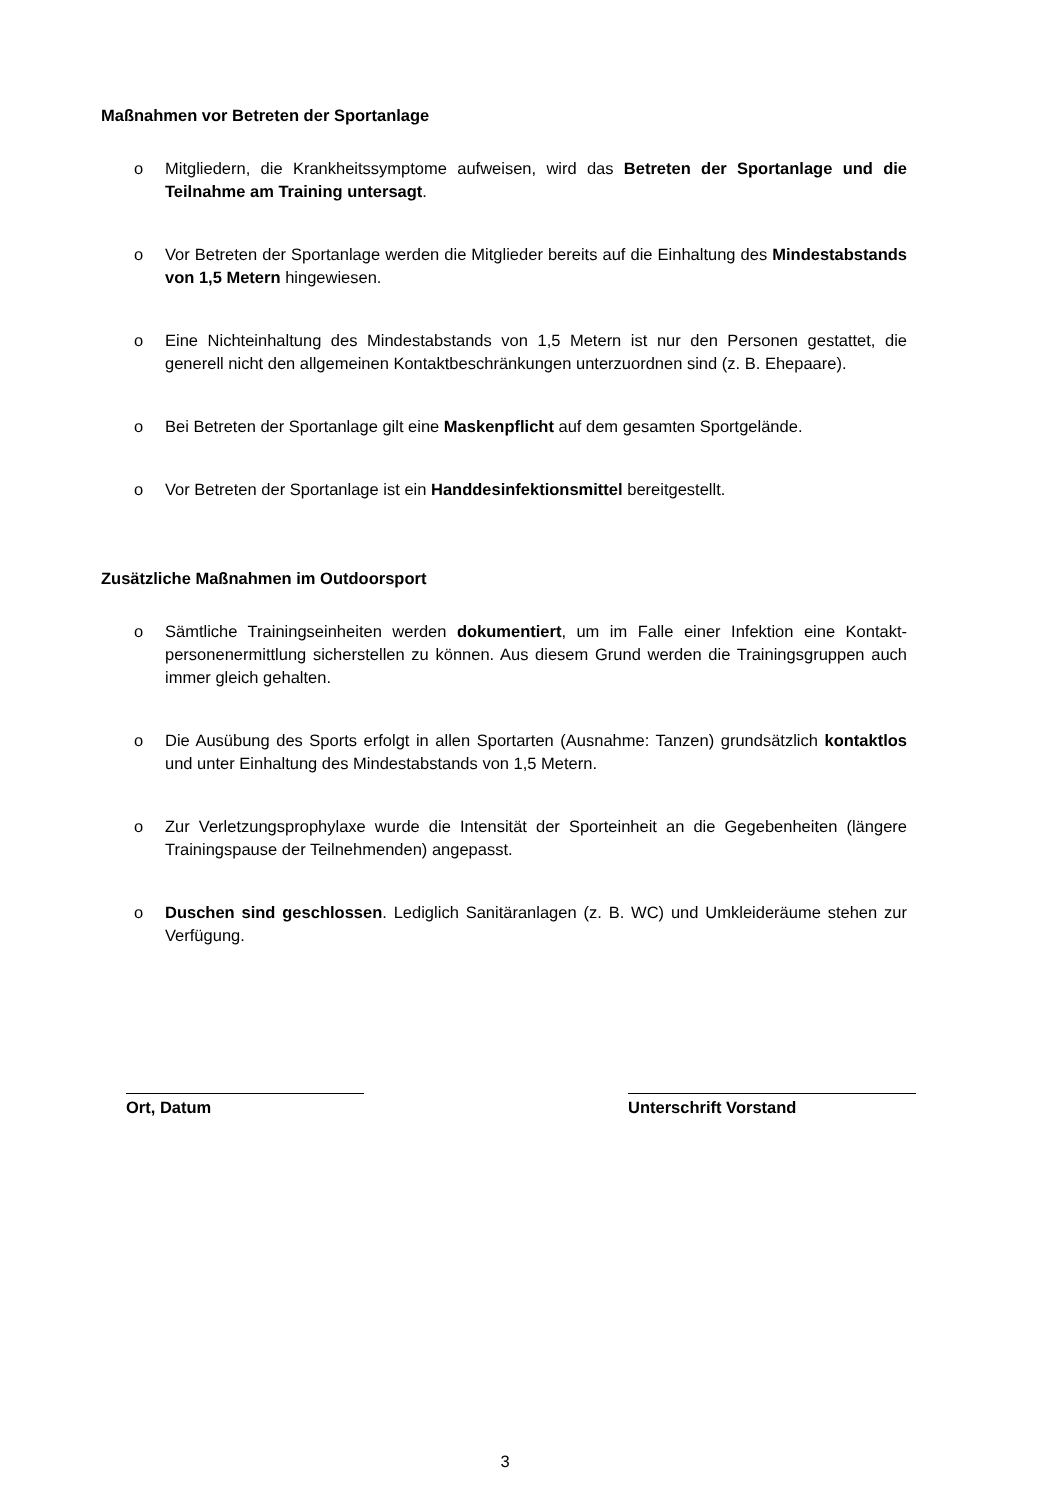Maßnahmen vor Betreten der Sportanlage
o Mitgliedern, die Krankheitssymptome aufweisen, wird das Betreten der Sportanlage und die Teilnahme am Training untersagt.
o Vor Betreten der Sportanlage werden die Mitglieder bereits auf die Einhaltung des Mindestab­stands von 1,5 Metern hingewiesen.
o Eine Nichteinhaltung des Mindestabstands von 1,5 Metern ist nur den Personen gestattet, die generell nicht den allgemeinen Kontaktbeschränkungen unterzuordnen sind (z. B. Ehepaare).
o Bei Betreten der Sportanlage gilt eine Maskenpflicht auf dem gesamten Sportgelände.
o Vor Betreten der Sportanlage ist ein Handdesinfektionsmittel bereitgestellt.
Zusätzliche Maßnahmen im Outdoorsport
o Sämtliche Trainingseinheiten werden dokumentiert, um im Falle einer Infektion eine Kontakt­personenermittlung sicherstellen zu können. Aus diesem Grund werden die Trainingsgruppen auch immer gleich gehalten.
o Die Ausübung des Sports erfolgt in allen Sportarten (Ausnahme: Tanzen) grundsätzlich kon­taktlos und unter Einhaltung des Mindestabstands von 1,5 Metern.
o Zur Verletzungsprophylaxe wurde die Intensität der Sporteinheit an die Gegebenheiten (längere Trainingspause der Teilnehmenden) angepasst.
o Duschen sind geschlossen. Lediglich Sanitäranlagen (z. B. WC) und Umkleideräume stehen zur Verfügung.
Ort, Datum Unterschrift Vorstand
3